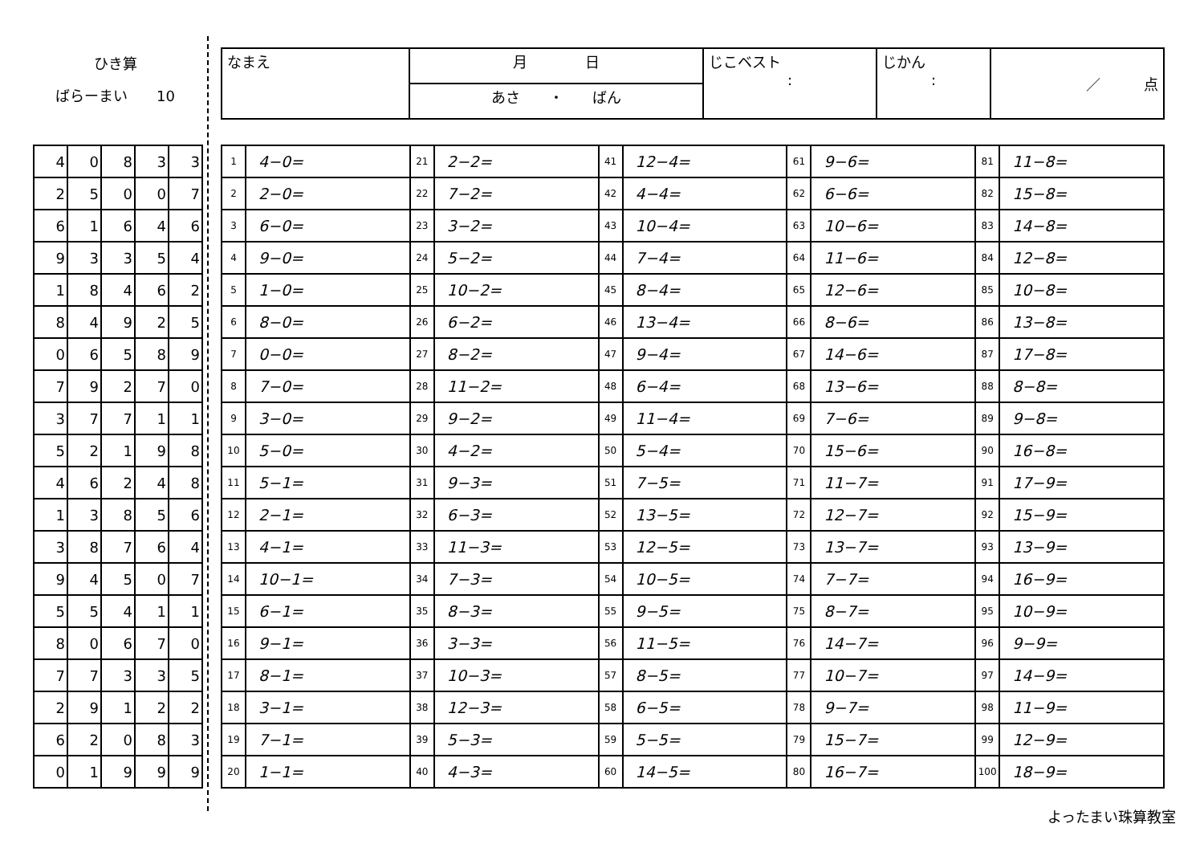ひき算
ばらーまい　　10
| なまえ | 月 日 | じこベスト : | じかん : | ／ 点 |
| | あさ ・ ばん | | | |
| 4 | 0 | 8 | 3 | 3 |
| 2 | 5 | 0 | 0 | 7 |
| 6 | 1 | 6 | 4 | 6 |
| 9 | 3 | 3 | 5 | 4 |
| 1 | 8 | 4 | 6 | 2 |
| 8 | 4 | 9 | 2 | 5 |
| 0 | 6 | 5 | 8 | 9 |
| 7 | 9 | 2 | 7 | 0 |
| 3 | 7 | 7 | 1 | 1 |
| 5 | 2 | 1 | 9 | 8 |
| 4 | 6 | 2 | 4 | 8 |
| 1 | 3 | 8 | 5 | 6 |
| 3 | 8 | 7 | 6 | 4 |
| 9 | 4 | 5 | 0 | 7 |
| 5 | 5 | 4 | 1 | 1 |
| 8 | 0 | 6 | 7 | 0 |
| 7 | 7 | 3 | 3 | 5 |
| 2 | 9 | 1 | 2 | 2 |
| 6 | 2 | 0 | 8 | 3 |
| 0 | 1 | 9 | 9 | 9 |
| 1 | 4−0= | 21 | 2−2= | 41 | 12−4= | 61 | 9−6= | 81 | 11−8= |
| 2 | 2−0= | 22 | 7−2= | 42 | 4−4= | 62 | 6−6= | 82 | 15−8= |
| 3 | 6−0= | 23 | 3−2= | 43 | 10−4= | 63 | 10−6= | 83 | 14−8= |
| 4 | 9−0= | 24 | 5−2= | 44 | 7−4= | 64 | 11−6= | 84 | 12−8= |
| 5 | 1−0= | 25 | 10−2= | 45 | 8−4= | 65 | 12−6= | 85 | 10−8= |
| 6 | 8−0= | 26 | 6−2= | 46 | 13−4= | 66 | 8−6= | 86 | 13−8= |
| 7 | 0−0= | 27 | 8−2= | 47 | 9−4= | 67 | 14−6= | 87 | 17−8= |
| 8 | 7−0= | 28 | 11−2= | 48 | 6−4= | 68 | 13−6= | 88 | 8−8= |
| 9 | 3−0= | 29 | 9−2= | 49 | 11−4= | 69 | 7−6= | 89 | 9−8= |
| 10 | 5−0= | 30 | 4−2= | 50 | 5−4= | 70 | 15−6= | 90 | 16−8= |
| 11 | 5−1= | 31 | 9−3= | 51 | 7−5= | 71 | 11−7= | 91 | 17−9= |
| 12 | 2−1= | 32 | 6−3= | 52 | 13−5= | 72 | 12−7= | 92 | 15−9= |
| 13 | 4−1= | 33 | 11−3= | 53 | 12−5= | 73 | 13−7= | 93 | 13−9= |
| 14 | 10−1= | 34 | 7−3= | 54 | 10−5= | 74 | 7−7= | 94 | 16−9= |
| 15 | 6−1= | 35 | 8−3= | 55 | 9−5= | 75 | 8−7= | 95 | 10−9= |
| 16 | 9−1= | 36 | 3−3= | 56 | 11−5= | 76 | 14−7= | 96 | 9−9= |
| 17 | 8−1= | 37 | 10−3= | 57 | 8−5= | 77 | 10−7= | 97 | 14−9= |
| 18 | 3−1= | 38 | 12−3= | 58 | 6−5= | 78 | 9−7= | 98 | 11−9= |
| 19 | 7−1= | 39 | 5−3= | 59 | 5−5= | 79 | 15−7= | 99 | 12−9= |
| 20 | 1−1= | 40 | 4−3= | 60 | 14−5= | 80 | 16−7= | 100 | 18−9= |
よったまい珠算教室